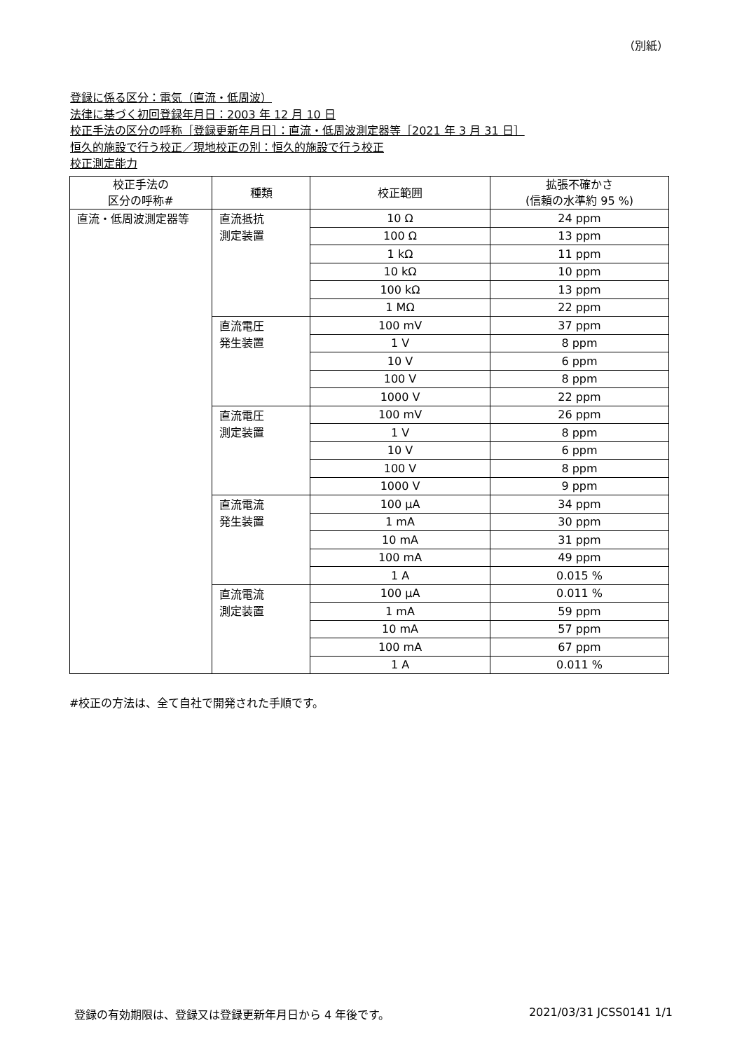（別紙）
登録に係る区分：電気（直流・低周波）
法律に基づく初回登録年月日：2003 年 12 月 10 日
校正手法の区分の呼称［登録更新年月日］：直流・低周波測定器等［2021 年 3 月 31 日］
恒久的施設で行う校正／現地校正の別：恒久的施設で行う校正
校正測定能力
| 校正手法の 区分の呼称# | 種類 | 校正範囲 | 拡張不確かさ (信頼の水準約 95 %) |
| --- | --- | --- | --- |
| 直流・低周波測定器等 | 直流抵抗 測定装置 | 10 Ω | 24 ppm |
| | | 100 Ω | 13 ppm |
| | | 1 kΩ | 11 ppm |
| | | 10 kΩ | 10 ppm |
| | | 100 kΩ | 13 ppm |
| | | 1 MΩ | 22 ppm |
| | 直流電圧 発生装置 | 100 mV | 37 ppm |
| | | 1 V | 8 ppm |
| | | 10 V | 6 ppm |
| | | 100 V | 8 ppm |
| | | 1000 V | 22 ppm |
| | 直流電圧 測定装置 | 100 mV | 26 ppm |
| | | 1 V | 8 ppm |
| | | 10 V | 6 ppm |
| | | 100 V | 8 ppm |
| | | 1000 V | 9 ppm |
| | 直流電流 発生装置 | 100 μA | 34 ppm |
| | | 1 mA | 30 ppm |
| | | 10 mA | 31 ppm |
| | | 100 mA | 49 ppm |
| | | 1 A | 0.015 % |
| | 直流電流 測定装置 | 100 μA | 0.011 % |
| | | 1 mA | 59 ppm |
| | | 10 mA | 57 ppm |
| | | 100 mA | 67 ppm |
| | | 1 A | 0.011 % |
#校正の方法は、全て自社で開発された手順です。
登録の有効期限は、登録又は登録更新年月日から 4 年後です。 2021/03/31 JCSS0141 1/1